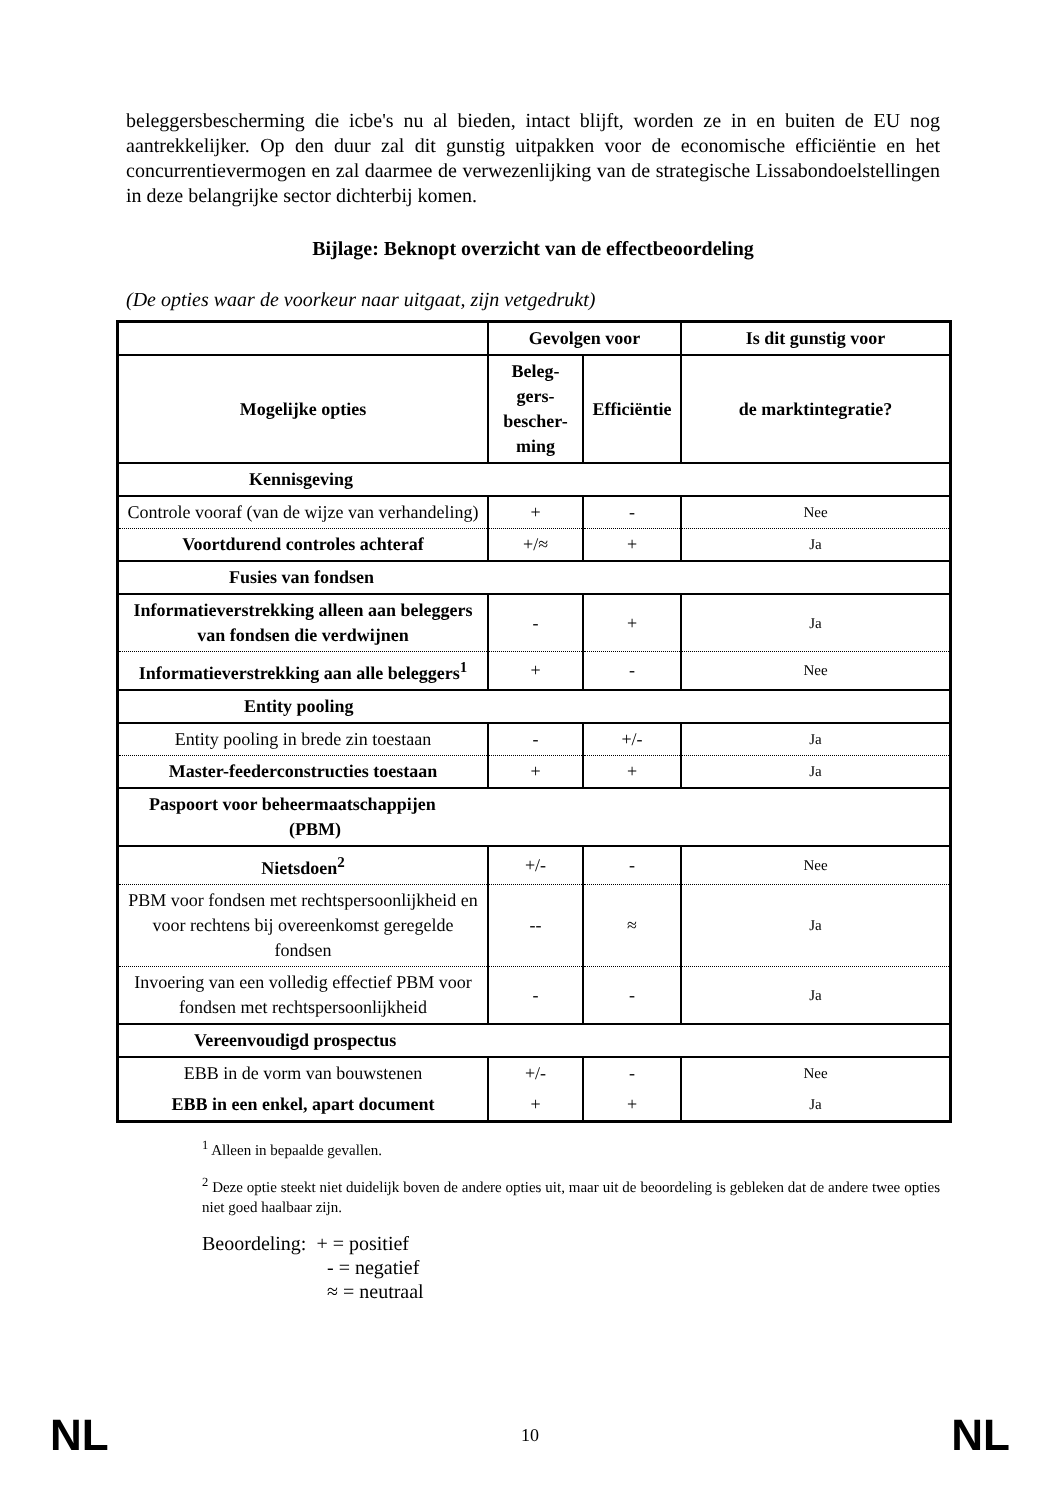beleggersbescherming die icbe's nu al bieden, intact blijft, worden ze in en buiten de EU nog aantrekkelijker. Op den duur zal dit gunstig uitpakken voor de economische efficiëntie en het concurrentievermogen en zal daarmee de verwezenlijking van de strategische Lissabondoelstellingen in deze belangrijke sector dichterbij komen.
Bijlage: Beknopt overzicht van de effectbeoordeling
(De opties waar de voorkeur naar uitgaat, zijn vetgedrukt)
| | Gevolgen voor | | Is dit gunstig voor |
| --- | --- | --- | --- |
| Mogelijke opties | Beleg- gers- bescher- ming | Efficiëntie | de marktintegratie? |
| Kennisgeving | | | |
| Controle vooraf (van de wijze van verhandeling) | + | - | Nee |
| Voortdurend controles achteraf | +/≈ | + | Ja |
| Fusies van fondsen | | | |
| Informatieverstrekking alleen aan beleggers van fondsen die verdwijnen | - | + | Ja |
| Informatieverstrekking aan alle beleggers<sup>1</sup> | + | - | Nee |
| Entity pooling | | | |
| Entity pooling in brede zin toestaan | - | +/- | Ja |
| Master-feederconstructies toestaan | + | + | Ja |
| Paspoort voor beheermaatschappijen (PBM) | | | |
| Nietsdoen<sup>2</sup> | +/- | - | Nee |
| PBM voor fondsen met rechtspersoonlijkheid en voor rechtens bij overeenkomst geregelde fondsen | -- | ≈ | Ja |
| Invoering van een volledig effectief PBM voor fondsen met rechtspersoonlijkheid | - | - | Ja |
| Vereenvoudigd prospectus | | | |
| EBB in de vorm van bouwstenen | +/- | - | Nee |
| EBB in een enkel, apart document | + | + | Ja |
<sup>1</sup> Alleen in bepaalde gevallen.
<sup>2</sup> Deze optie steekt niet duidelijk boven de andere opties uit, maar uit de beoordeling is gebleken dat de andere twee opties niet goed haalbaar zijn.
Beoordeling: + = positief
- = negatief
≈ = neutraal
NL 10 NL